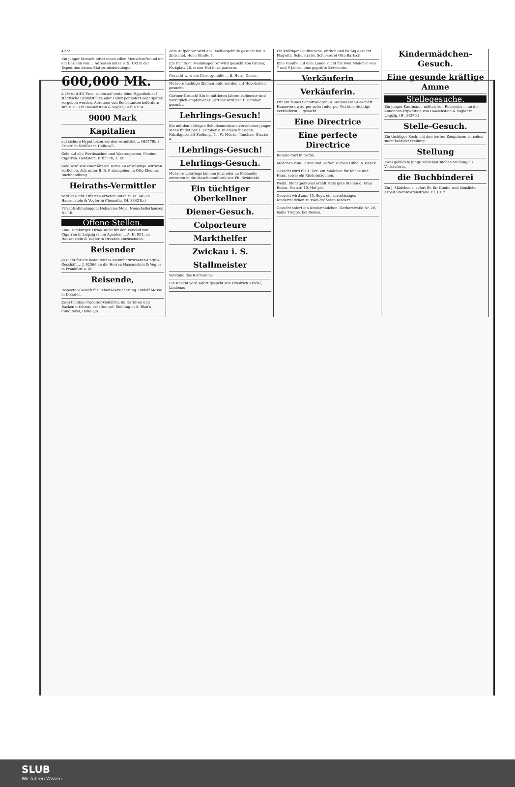4972
Ein junger Mensch bittet einen edlen Menschenfreund um ein Darlehn von ... Adressen unter S. S. 193 in der Expedition dieses Blattes niederzulegen.
600,000 Mk.
à 4½ und 4¾ Proc. sollen auf erste feine Hypothek auf städtische Grundstücke oder Güter per sofort oder später vergeben werden. Adressen von Reflectanten befördern sub V. O. 339 Haasenstein & Vogler, Berlin S.W.
9000 Mark
Kapitalien
auf sichere Hypotheken werden vermittelt ... (H5779b.) Friedrich Schiller in Halle a/S.
Geld auf alle Werthsachen und Waarenposten, Pianino, Cigarren. Goldstein, Brühl 78, 2. Et.
Geld wird von einer älteren Dame an anständige Wittwen verliehen. Adr. unter B. B. 9 abzugeben in Otto Klemms Buchhandlung.
Heiraths-Vermittler
wird gesucht. Offerten erbeten unter M. N. 346 an Haasenstein & Vogler in Chemnitz. (H. 33421b.)
Privat-Entbindungen. Hebamme Mejo, Neuschellerhausen Nr. 16.
Offene Stellen.
Eine Hamburger Firma sucht für den Verkauf von Cigarren in Leipzig einen Agenten ... A. H. 951. an Haasenstein & Vogler in Dresden einzusenden.
Reisender
gesucht für ein bedeutendes Manufacturwaaren-Engros-Geschäft ... J. 62366 an die Herren Haasenstein & Vogler in Frankfurt a. M.
Reisende,
Inspector-Gesuch für Lebens-Versicherung. Rudolf Mosse in Dresden.
Zwei tüchtige Conditor-Gehülfen, im Garniren und Backen erfahren, erhalten sof. Stellung in A. Blau's Conditorei, Halle a/S.
Zum Aufpoliren wird ein Tischlergehülfe gesucht bei R. Zeitschel, Hohe Straße 7.
Ein tüchtiger Meublespolirer wird gesucht von Gruner, Floßplatz 26, erster Hof links parterre.
Gesucht wird ein Glasergehülfe ... E. Horn, Glaser.
Mehrere tüchtige Zimmerleute werden auf Hobelarbeit gesucht.
Gärtner-Gesuch! Ein in mittleren Jahren stehender und vorzüglich empfohlener Gärtner wird per 1. October gesucht.
Lehrlings-Gesuch!
Ein mit den nöthigen Schulkenntnissen versehener junger Mann findet per 1. October c. in einem hiesigen Fabrikgeschäft Stellung. Th. W. Mücke, Tauchaer Straße 4.
!Lehrlings-Gesuch!
Lehrlings-Gesuch.
Mehrere Lehrlinge können jetzt oder zu Michaelis eintreten in die Maschinenfabrik von Ph. Swiderski.
Ein tüchtiger Oberkellner
Diener-Gesuch.
Colporteure
Markthelfer
Zwickau i. S.
Stallmeister
Vorstand des Reitvereins.
Ein Knecht wird sofort gesucht von Friedrich Krödel, Lindenau.
Ein kräftiger Laufbursche, ehrlich und fleißig gesucht Plagwitz, Schulstraße, Schlosserei Otto Bartsch.
Eine Familie auf dem Lande sucht für zwei Mädchen von 7 und 9 Jahren eine geprüfte Erzieherin.
Verkäuferin
Verkäuferin.
Für ein feines Schnittwaaren- u. Weißwaaren-Geschäft Hannovers wird per sofort oder per Oct eine tüchtige Verkäuferin ... gesucht.
Eine Directrice
Eine perfecte Directrice
Rosalie Carl in Gotha.
Mädchen zum Falzen und Heften suchen Hübel & Denck.
Gesucht wird für 1. Oct. ein Mädchen für Küche und Haus, sowie ein Kindermädchen.
Weibl. Dienstpersonal erhält stets gute Stellen d. Frau Rodes, Poststr. 10, Hof prt.
Gesucht wird zum 15. Sept. ein zuverlässiges Kindermädchen zu zwei größeren Kindern.
Gesucht sofort ein Kindermädchen. Gerberstraße Nr. 20, halbe Treppe, bei Romes.
Kindermädchen-Gesuch.
Eine gesunde kräftige Amme
Stellegesuche.
Ein junger Kaufmann, militairfrei, Reisender ... an die Annoncen-Expedition von Haasenstein & Vogler in Leipzig. (H. 34370.)
Stelle-Gesuch.
Ein tüchtiger Koch, mit den besten Zeugnissen versehen, sucht baldigst Stellung.
Stellung
Zwei gebildete junge Mädchen suchen Stellung als Verkäuferin.
die Buchbinderei
Ein j. Mädchen s. sofort St. für Kinder und häusliche Arbeit Sternwartenstraße 19, III. r.
SLUB
Wir führen Wissen.